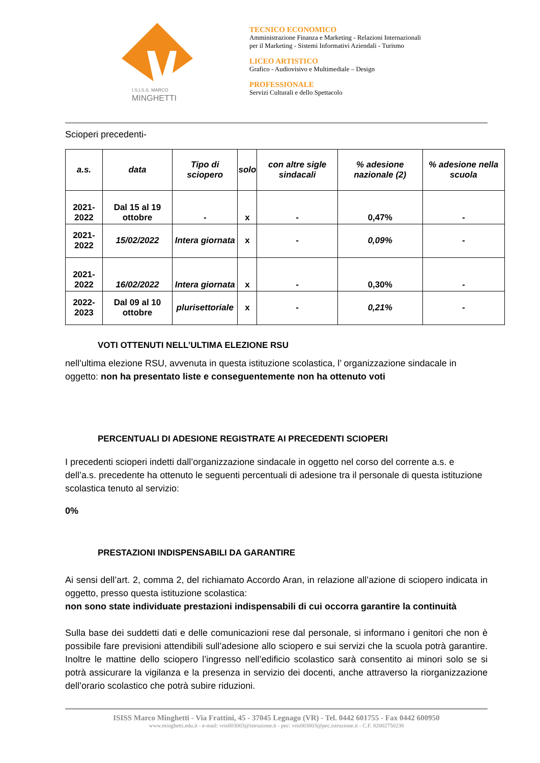I.S.I.S.S. MARCO
MINGHETTI
TECNICO ECONOMICO
Amministrazione Finanza e Marketing - Relazioni Internazionali
per il Marketing - Sistemi Informativi Aziendali - Turismo
LICEO ARTISTICO
Grafico - Audiovisivo e Multimediale – Design
PROFESSIONALE
Servizi Culturali e dello Spettacolo
Scioperi precedenti-
| a.s. | data | Tipo di sciopero | solo | con altre sigle sindacali | % adesione nazionale (2) | % adesione nella scuola |
| --- | --- | --- | --- | --- | --- | --- |
| 2021-2022 | Dal 15 al 19 ottobre | - | x | - | 0,47% | - |
| 2021-2022 | 15/02/2022 | Intera giornata | x | - | 0,09% | - |
| 2021-2022 | 16/02/2022 | Intera giornata | x | - | 0,30% | - |
| 2022-2023 | Dal 09 al 10 ottobre | plurisettoriale | x | - | 0,21% | - |
VOTI OTTENUTI NELL’ULTIMA ELEZIONE RSU
nell’ultima elezione RSU, avvenuta in questa istituzione scolastica, l’ organizzazione sindacale in oggetto: non ha presentato liste e conseguentemente non ha ottenuto voti
PERCENTUALI DI ADESIONE REGISTRATE AI PRECEDENTI SCIOPERI
I precedenti scioperi indetti dall’organizzazione sindacale in oggetto nel corso del corrente a.s. e dell’a.s. precedente ha ottenuto le seguenti percentuali di adesione tra il personale di questa istituzione scolastica tenuto al servizio:
0%
PRESTAZIONI INDISPENSABILI DA GARANTIRE
Ai sensi dell’art. 2, comma 2, del richiamato Accordo Aran, in relazione all’azione di sciopero indicata in oggetto, presso questa istituzione scolastica:
non sono state individuate prestazioni indispensabili di cui occorra garantire la continuità
Sulla base dei suddetti dati e delle comunicazioni rese dal personale, si informano i genitori che non è possibile fare previsioni attendibili sull’adesione allo sciopero e sui servizi che la scuola potrà garantire. Inoltre le mattine dello sciopero l’ingresso nell’edificio scolastico sarà consentito ai minori solo se si potrà assicurare la vigilanza e la presenza in servizio dei docenti, anche attraverso la riorganizzazione dell’orario scolastico che potrà subire riduzioni.
ISISS Marco Minghetti - Via Frattini, 45 - 37045 Legnago (VR) - Tel. 0442 601755 - Fax 0442 600950
www.minghetti.edu.it - e-mail: vris003003@istruzione.it - pec: vris003003@pec.istruzione.it - C.F. 82002750238